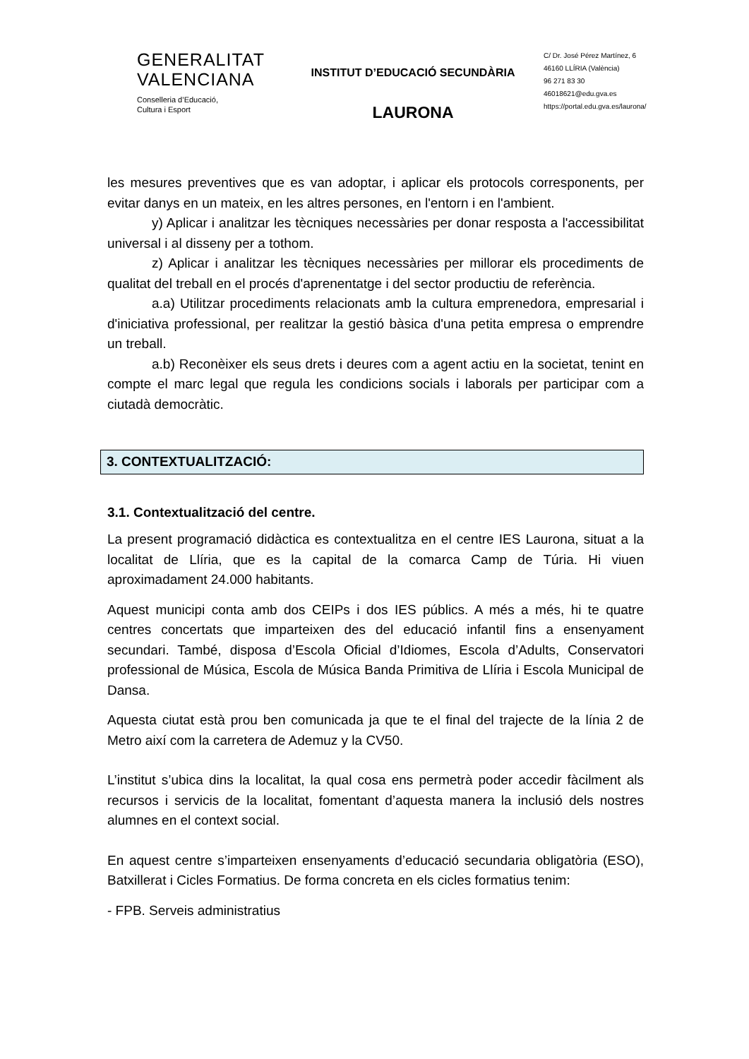GENERALITAT
VALENCIANA
Conselleria d’Educació,
Cultura i Esport
INSTITUT D’EDUCACIÓ SECUNDÀRIA
LAURONA
C/ Dr. José Pérez Martínez, 6
46160 LLÍRIA (València)
96 271 83 30
46018621@edu.gva.es
https://portal.edu.gva.es/laurona/
les mesures preventives que es van adoptar, i aplicar els protocols corresponents, per evitar danys en un mateix, en les altres persones, en l'entorn i en l'ambient.
y) Aplicar i analitzar les tècniques necessàries per donar resposta a l'accessibilitat universal i al disseny per a tothom.
z) Aplicar i analitzar les tècniques necessàries per millorar els procediments de qualitat del treball en el procés d'aprenentatge i del sector productiu de referència.
a.a) Utilitzar procediments relacionats amb la cultura emprenedora, empresarial i d'iniciativa professional, per realitzar la gestió bàsica d'una petita empresa o emprendre un treball.
a.b) Reconèixer els seus drets i deures com a agent actiu en la societat, tenint en compte el marc legal que regula les condicions socials i laborals per participar com a ciutadà democràtic.
3. CONTEXTUALITZACIÓ:
3.1. Contextualització del centre.
La present programació didàctica es contextualitza en el centre IES Laurona, situat a la localitat de Llíria, que es la capital de la comarca Camp de Túria. Hi viuen aproximadament 24.000 habitants.
Aquest municipi conta amb dos CEIPs i dos IES públics. A més a més, hi te quatre centres concertats que imparteixen des del educació infantil fins a ensenyament secundari. També, disposa d’Escola Oficial d’Idiomes, Escola d’Adults, Conservatori professional de Música, Escola de Música Banda Primitiva de Llíria i Escola Municipal de Dansa.
Aquesta ciutat està prou ben comunicada ja que te el final del trajecte de la línia 2 de Metro així com la carretera de Ademuz y la CV50.
L’institut s’ubica dins la localitat, la qual cosa ens permetrà poder accedir fàcilment als recursos i servicis de la localitat, fomentant d’aquesta manera la inclusió dels nostres alumnes en el context social.
En aquest centre s’imparteixen ensenyaments d’educació secundaria obligatòria (ESO), Batxillerat i Cicles Formatius. De forma concreta en els cicles formatius tenim:
- FPB. Serveis administratius